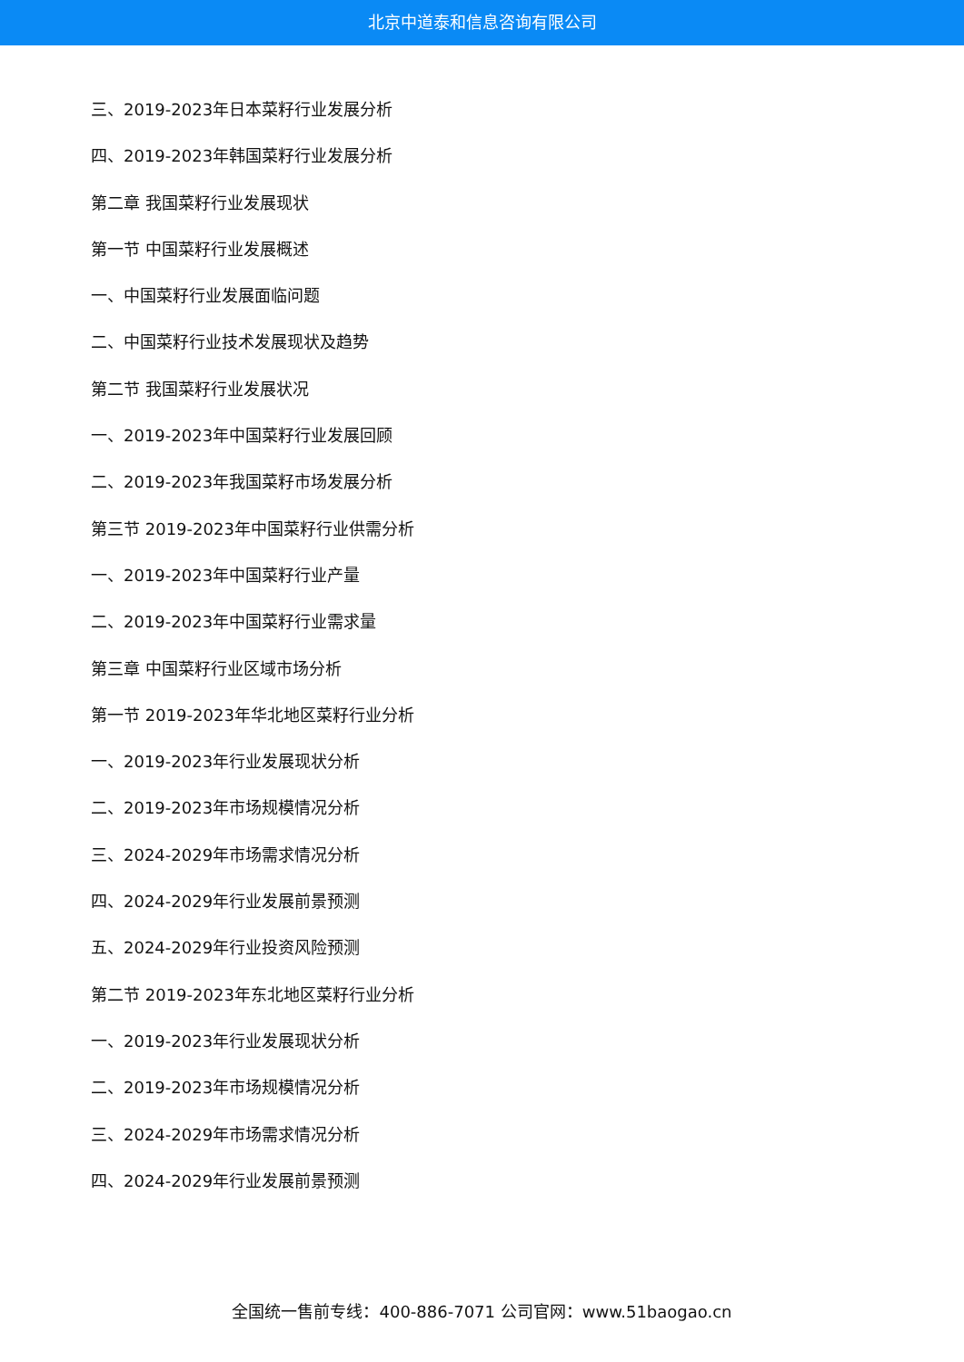北京中道泰和信息咨询有限公司
三、2019-2023年日本菜籽行业发展分析
四、2019-2023年韩国菜籽行业发展分析
第二章 我国菜籽行业发展现状
第一节 中国菜籽行业发展概述
一、中国菜籽行业发展面临问题
二、中国菜籽行业技术发展现状及趋势
第二节 我国菜籽行业发展状况
一、2019-2023年中国菜籽行业发展回顾
二、2019-2023年我国菜籽市场发展分析
第三节 2019-2023年中国菜籽行业供需分析
一、2019-2023年中国菜籽行业产量
二、2019-2023年中国菜籽行业需求量
第三章 中国菜籽行业区域市场分析
第一节 2019-2023年华北地区菜籽行业分析
一、2019-2023年行业发展现状分析
二、2019-2023年市场规模情况分析
三、2024-2029年市场需求情况分析
四、2024-2029年行业发展前景预测
五、2024-2029年行业投资风险预测
第二节 2019-2023年东北地区菜籽行业分析
一、2019-2023年行业发展现状分析
二、2019-2023年市场规模情况分析
三、2024-2029年市场需求情况分析
四、2024-2029年行业发展前景预测
全国统一售前专线：400-886-7071 公司官网：www.51baogao.cn